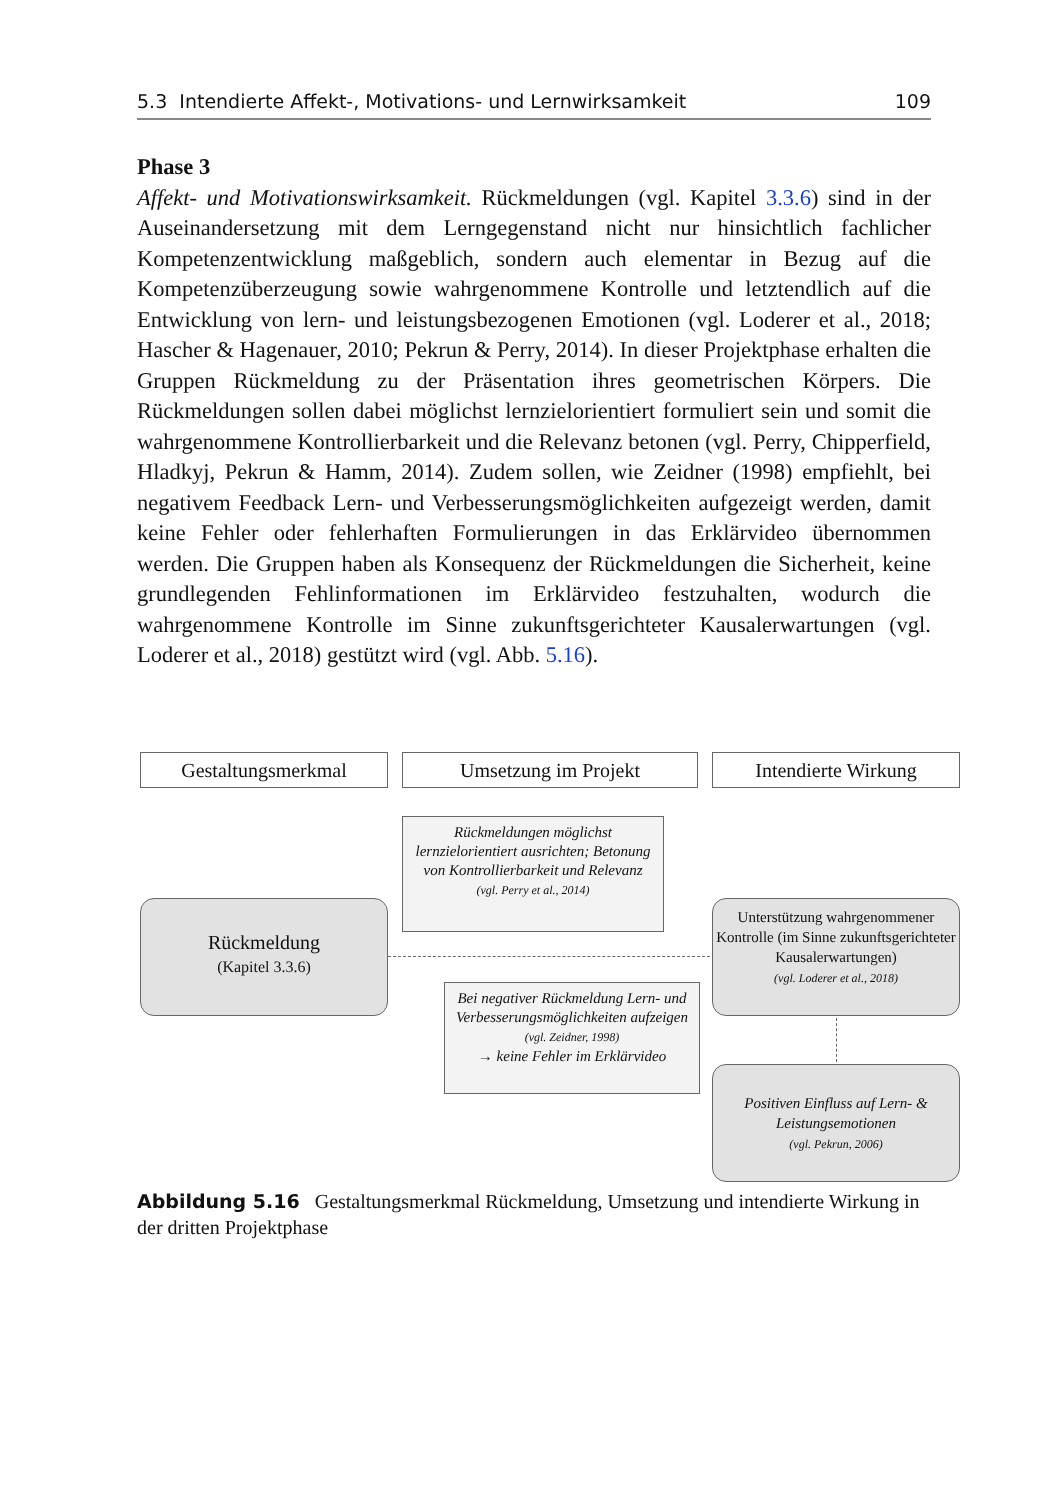5.3 Intendierte Affekt-, Motivations- und Lernwirksamkeit 109
Phase 3
Affekt- und Motivationswirksamkeit. Rückmeldungen (vgl. Kapitel 3.3.6) sind in der Auseinandersetzung mit dem Lerngegenstand nicht nur hinsichtlich fachlicher Kompetenzentwicklung maßgeblich, sondern auch elementar in Bezug auf die Kompetenzüberzeugung sowie wahrgenommene Kontrolle und letztendlich auf die Entwicklung von lern- und leistungsbezogenen Emotionen (vgl. Loderer et al., 2018; Hascher & Hagenauer, 2010; Pekrun & Perry, 2014). In dieser Projektphase erhalten die Gruppen Rückmeldung zu der Präsentation ihres geometrischen Körpers. Die Rückmeldungen sollen dabei möglichst lernzielorientiert formuliert sein und somit die wahrgenommene Kontrollierbarkeit und die Relevanz betonen (vgl. Perry, Chipperfield, Hladkyj, Pekrun & Hamm, 2014). Zudem sollen, wie Zeidner (1998) empfiehlt, bei negativem Feedback Lern- und Verbesserungsmöglichkeiten aufgezeigt werden, damit keine Fehler oder fehlerhaften Formulierungen in das Erklärvideo übernommen werden. Die Gruppen haben als Konsequenz der Rückmeldungen die Sicherheit, keine grundlegenden Fehlinformationen im Erklärvideo festzuhalten, wodurch die wahrgenommene Kontrolle im Sinne zukunftsgerichteter Kausalerwartungen (vgl. Loderer et al., 2018) gestützt wird (vgl. Abb. 5.16).
Gestaltungsmerkmal Umsetzung im Projekt Intendierte Wirkung
Rückmeldungen möglichst lernzielorientiert ausrichten; Betonung von Kontrollierbarkeit und Relevanz
(vgl. Perry et al., 2014)
Rückmeldung
(Kapitel 3.3.6)
Unterstützung wahrgenommener Kontrolle (im Sinne zukunftsgerichteter Kausalerwartungen)
(vgl. Loderer et al., 2018)
Bei negativer Rückmeldung Lern- und Verbesserungsmöglichkeiten aufzeigen (vgl. Zeidner, 1998)
→ keine Fehler im Erklärvideo
Positiven Einfluss auf Lern- & Leistungsemotionen
(vgl. Pekrun, 2006)
Abbildung 5.16 Gestaltungsmerkmal Rückmeldung, Umsetzung und intendierte Wirkung in der dritten Projektphase